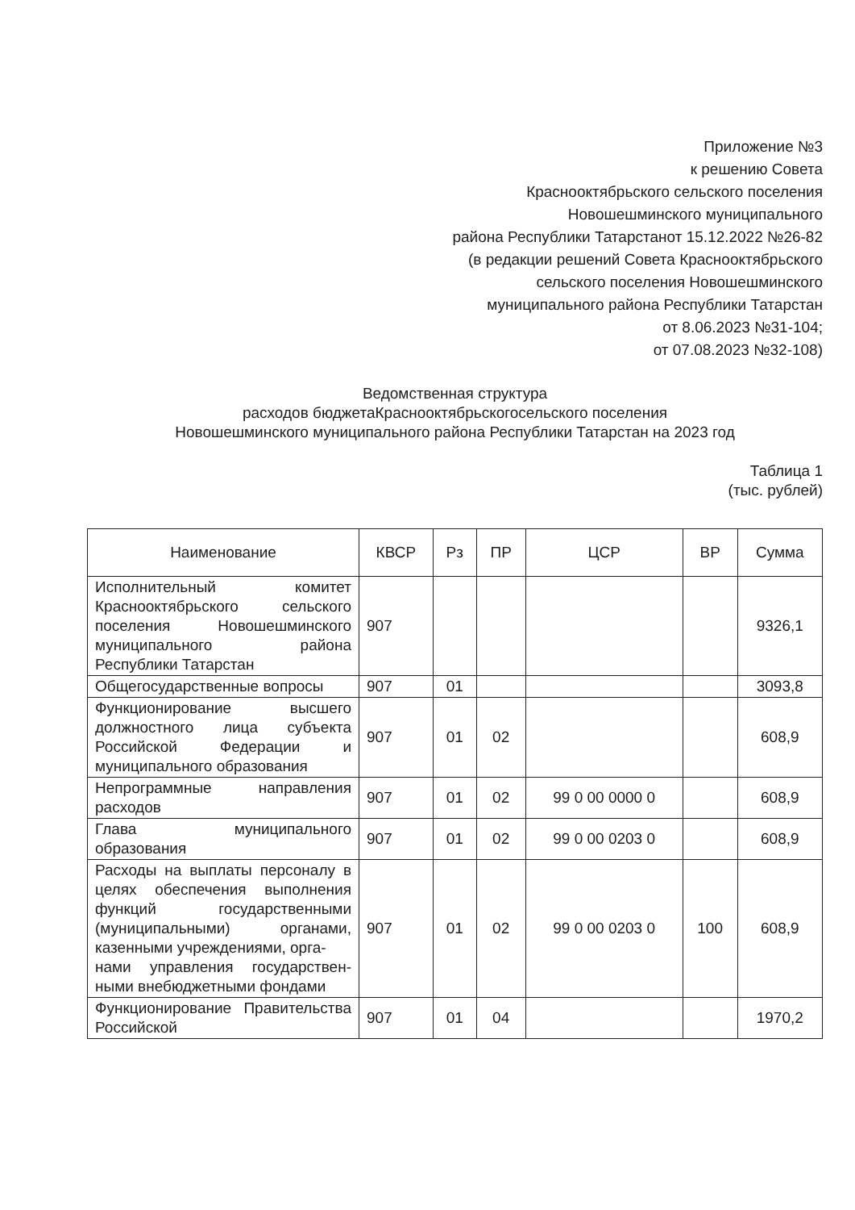Приложение №3
к решению Совета
Краснооктябрьского сельского поселения
Новошешминского муниципального
района Республики Татарстанот 15.12.2022 №26-82
(в редакции решений Совета Краснооктябрьского
сельского поселения Новошешминского
муниципального района Республики Татарстан
от 8.06.2023 №31-104;
от 07.08.2023 №32-108)
Ведомственная структура
расходов бюджетаКраснооктябрьскогосельского поселения
Новошешминского муниципального района Республики Татарстан на 2023 год
Таблица 1
(тыс. рублей)
| Наименование | КВСР | Рз | ПР | ЦСР | ВР | Сумма |
| --- | --- | --- | --- | --- | --- | --- |
| Исполнительный комитет Краснооктябрьского сельского поселения Новошешминского муниципального района Республики Татарстан | 907 | | | | | 9326,1 |
| Общегосударственные вопросы | 907 | 01 | | | | 3093,8 |
| Функционирование высшего должностного лица субъекта Российской Федерации и муниципального образования | 907 | 01 | 02 | | | 608,9 |
| Непрограммные направления расходов | 907 | 01 | 02 | 99 0 00 0000 0 | | 608,9 |
| Глава муниципального образования | 907 | 01 | 02 | 99 0 00 0203 0 | | 608,9 |
| Расходы на выплаты персоналу в целях обеспечения выполнения функций государственными (муниципальными) органами, казенными учреждениями, орга- нами управления государствен-ными внебюджетными фондами | 907 | 01 | 02 | 99 0 00 0203 0 | 100 | 608,9 |
| Функционирование Правительства Российской | 907 | 01 | 04 | | | 1970,2 |